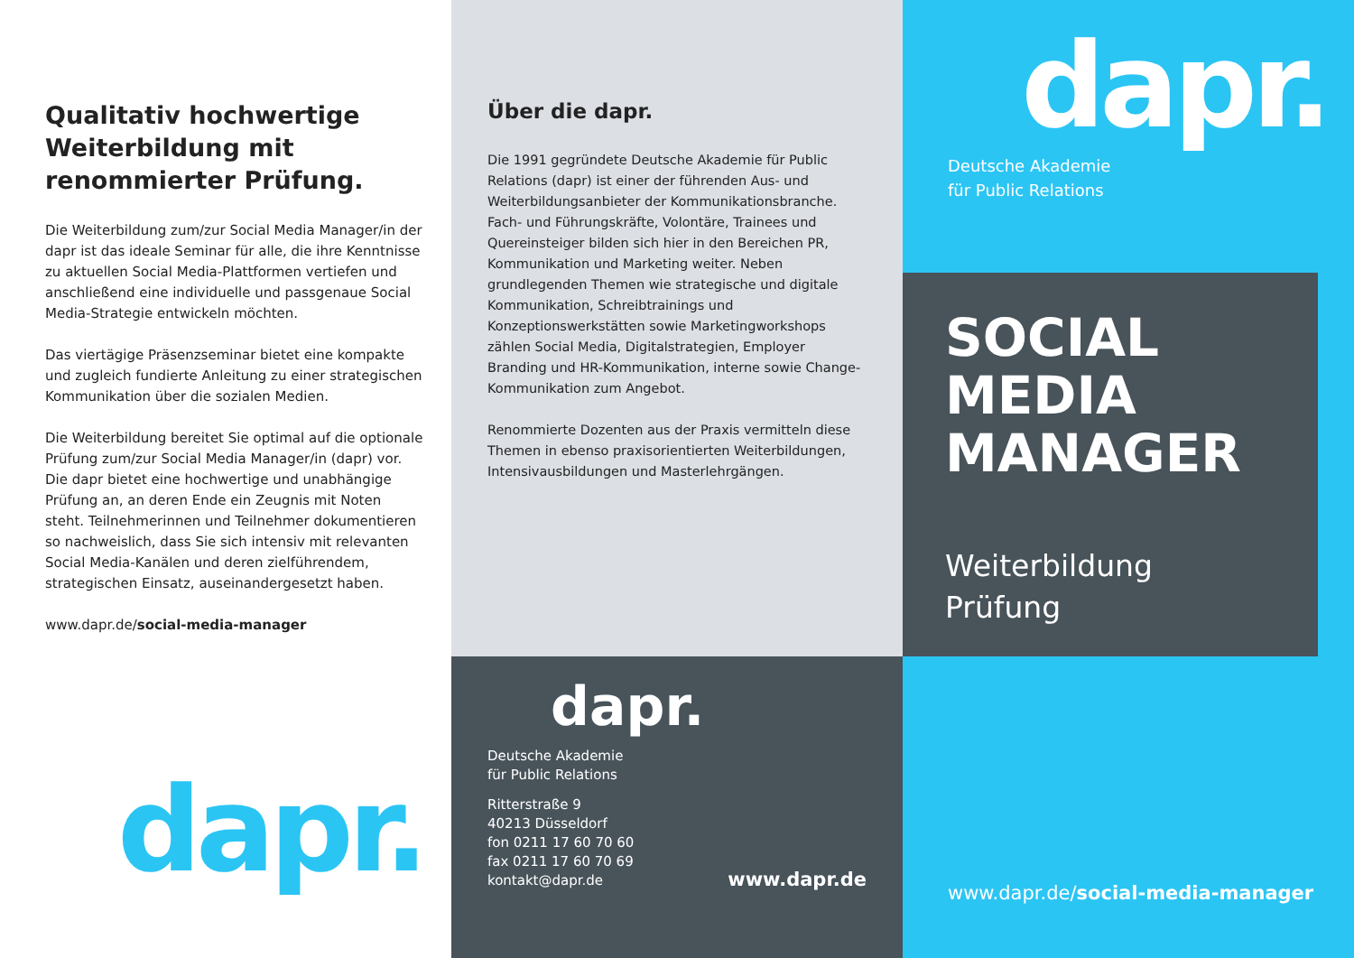Qualitativ hochwertige Weiterbildung mit renommierter Prüfung.
Die Weiterbildung zum/zur Social Media Manager/in der dapr ist das ideale Seminar für alle, die ihre Kenntnisse zu aktuellen Social Media-Plattformen vertiefen und anschließend eine individuelle und passgenaue Social Media-Strategie entwickeln möchten.
Das viertägige Präsenzseminar bietet eine kompakte und zugleich fundierte Anleitung zu einer strategischen Kommunikation über die sozialen Medien.
Die Weiterbildung bereitet Sie optimal auf die optionale Prüfung zum/zur Social Media Manager/in (dapr) vor. Die dapr bietet eine hochwertige und unabhängige Prüfung an, an deren Ende ein Zeugnis mit Noten steht. Teilnehmerinnen und Teilnehmer dokumentieren so nachweislich, dass Sie sich intensiv mit relevanten Social Media-Kanälen und deren zielführendem, strategischen Einsatz, auseinandergesetzt haben.
www.dapr.de/social-media-manager
dapr.
Über die dapr.
Die 1991 gegründete Deutsche Akademie für Public Relations (dapr) ist einer der führenden Aus- und Weiterbildungsanbieter der Kommunikationsbranche. Fach- und Führungskräfte, Volontäre, Trainees und Quereinsteiger bilden sich hier in den Bereichen PR, Kommunikation und Marketing weiter. Neben grundlegenden Themen wie strategische und digitale Kommunikation, Schreibtrainings und Konzeptionswerkstätten sowie Marketingworkshops zählen Social Media, Digitalstrategien, Employer Branding und HR-Kommunikation, interne sowie Change-Kommunikation zum Angebot.
Renommierte Dozenten aus der Praxis vermitteln diese Themen in ebenso praxisorientierten Weiterbildungen, Intensivausbildungen und Masterlehrgängen.
dapr.
Deutsche Akademie
für Public Relations
Ritterstraße 9
40213 Düsseldorf
fon 0211 17 60 70 60
fax 0211 17 60 70 69
kontakt@dapr.de
www.dapr.de
dapr.
Deutsche Akademie
für Public Relations
SOCIAL
MEDIA
MANAGER
Weiterbildung
Prüfung
www.dapr.de/ social-media-manager